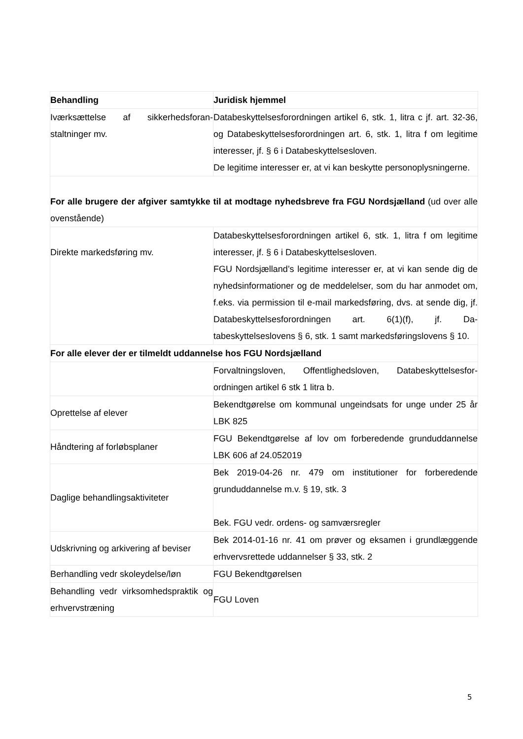| Behandling | Juridisk hjemmel |
| --- | --- |
| Iværksættelse af sikkerhedsforan­staltninger mv. | Databeskyttelsesforordningen artikel 6, stk. 1, litra c jf. art. 32-36, og Databeskyttelsesforordningen art. 6, stk. 1, litra f om le­gitime interesser, jf. § 6 i Databeskyttelsesloven. De legitime interesser er, at vi kan beskytte personoplysnin­gerne. |
| For alle brugere der afgiver samtykke til at modtage nyhedsbreve fra FGU Nordsjælland (ud over alle ovenstående) | |
| Direkte markedsføring mv. | Databeskyttelsesforordningen artikel 6, stk. 1, litra f om legi­time interesser, jf. § 6 i Databeskyttelsesloven. FGU Nordsjælland’s legitime interesser er, at vi kan sende dig de nyhedsinformationer og de meddelelser, som du har anmo­det om, f.eks. via permission til e-mail markedsføring, dvs. at sende dig, jf. Databeskyttelsesforordningen art. 6(1)(f), jf. Da­tabeskyttelseslovens § 6, stk. 1 samt markedsføringslovens § 10. |
| For alle elever der er tilmeldt uddannelse hos FGU Nordsjælland | |
| | Forvaltningsloven, Offentlighedsloven, Databeskyttelsesfor­ordningen artikel 6 stk 1 litra b. |
| Oprettelse af elever | Bekendtgørelse om kommunal ungeindsats for unge under 25 år LBK 825 |
| Håndtering af forløbsplaner | FGU Bekendtgørelse af lov om forberedende grunduddannelse LBK 606 af 24.052019 |
| Daglige behandlingsaktiviteter | Bek 2019-04-26 nr. 479 om institutioner for forberedende grunduddannelse m.v. § 19, stk. 3 Bek. FGU vedr. ordens- og samværsregler |
| Udskrivning og arkivering af beviser | Bek 2014-01-16 nr. 41 om prøver og eksamen i grundlæg­gende erhvervsrettede uddannelser § 33, stk. 2 |
| Berhandling vedr skoleydelse/løn | FGU Bekendtgørelsen |
| Behandling vedr virksomhedspraktik og erhvervstræning | FGU Loven |
5